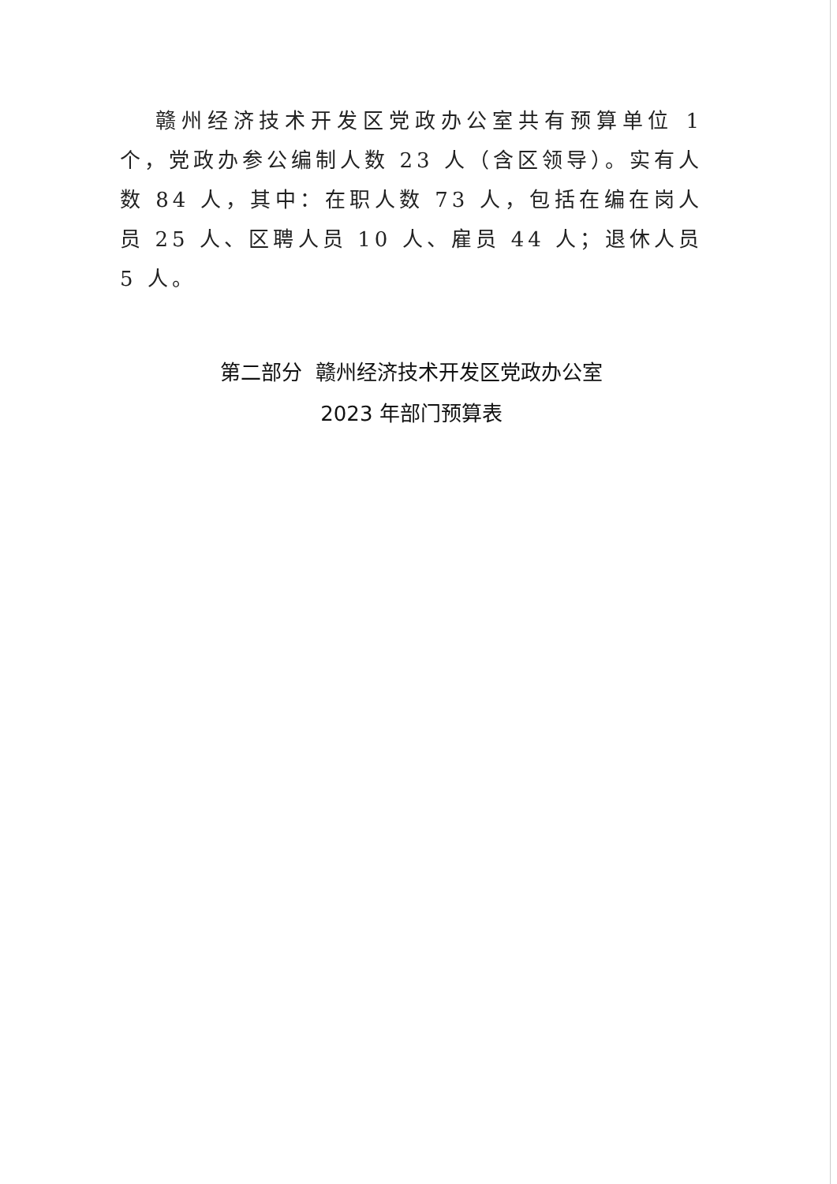赣州经济技术开发区党政办公室共有预算单位 1 个，党政办参公编制人数 23 人（含区领导）。实有人数 84 人，其中：在职人数 73 人，包括在编在岗人员 25 人、区聘人员 10 人、雇员 44 人；退休人员 5 人。
第二部分 赣州经济技术开发区党政办公室
2023 年部门预算表